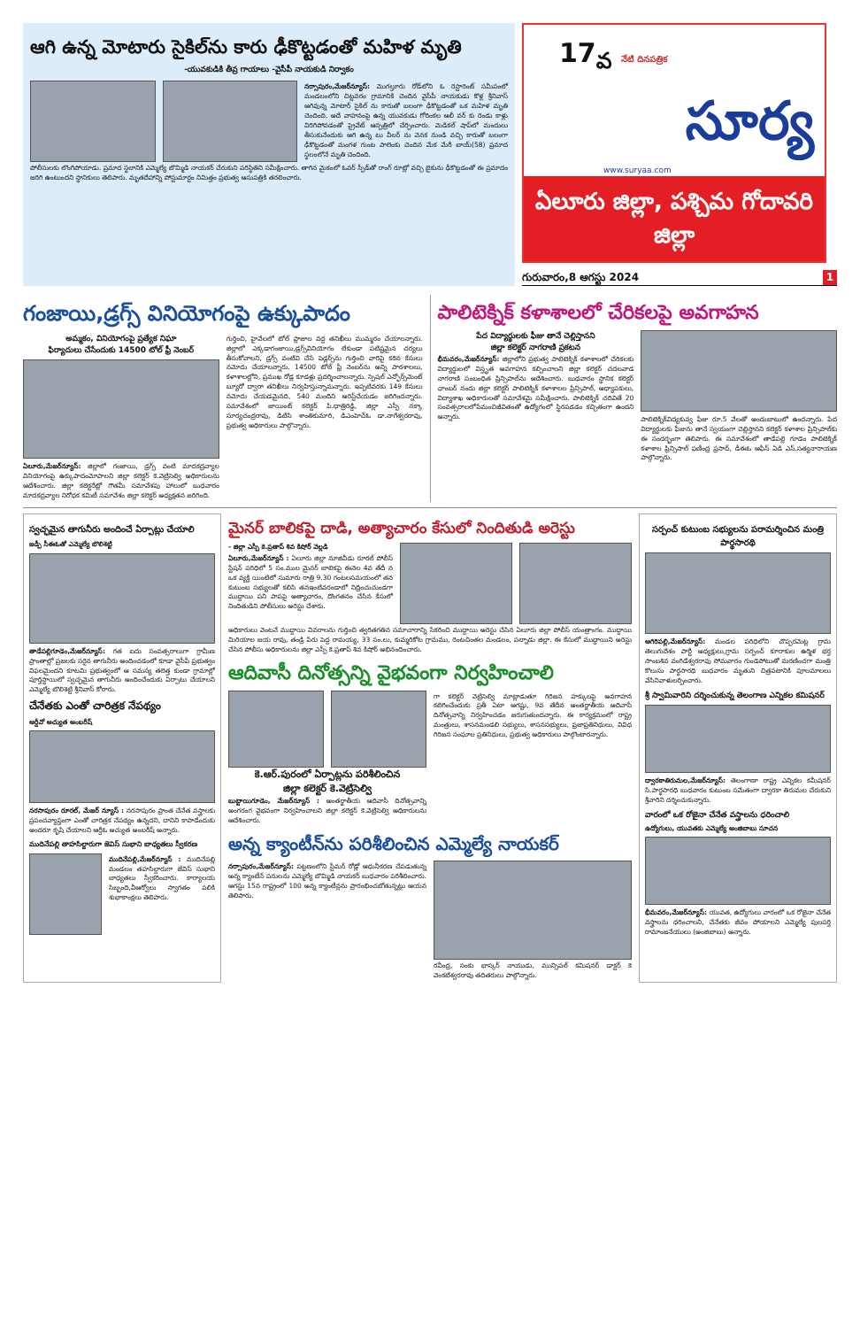ఆగి ఉన్న మోటారు సైకిల్‌ను కారు ఢీకొట్టడంతో మహిళ మృతి
-యువకుడికి తీవ్ర గాయాలు -వైసీపీ నాయకుడి నిర్వాకం
నర్సాపురం,మేజర్‌న్యూస్‌: మొగల్తూరు రోడ్‌లోని ఓ రెస్టారెంట్ సమీపంలో మండలంలోని చిట్టవరం గ్రామానికి చెందిన వైసీపీ నాయకుడు కొళ్ల శ్రీనివాస్ ఆగివున్న మోటార్ సైకిల్ ను కారుతో బలంగా ఢీకొట్టడంతో ఒక మహిళ మృతి చెందింది. అదే వాహనంపై ఉన్న యువకుడు గోరింకల ఆలీ వర్ కు రెండు కాళ్లు విరిగిపోవడంతో ప్రైవేట్ ఆస్పత్రిలో చేర్పించారు. మెడికల్ షాప్‌లో మందులు తీసుకునేందుకు ఆగి ఉన్న టు వీలర్ ను వెనక నుండి వచ్చి కారుతో బలంగా ఢీకొట్టడంతో మంగళ గుంట పాలెంకు చెందిన మేక మేరీ బాయ్(58) ప్రమాద స్థలంలోనే మృతి చెందింది.
పోలీసులకు లొంగిపోయాడు. ప్రమాద స్థలానికి ఎమ్మెల్యే బొమ్మిడి నాయకర్ చేరుకుని పరిస్థితిని సమీక్షించారు. తాగిన మైకంలో ఓవర్ స్పీడ్‌తో రాంగ్ రూట్లో వచ్చి బైకును ఢీకొట్టడంతో ఈ ప్రమాదం జరిగి ఉంటుందని స్థానికులు తెలిపారు. మృతదేహాన్ని పోస్టుమార్టం నిమిత్తం ప్రభుత్వ ఆసుపత్రికి తరలించారు.
17<sub>వ</sub> నేటి దినపత్రిక
సూర్య
www.suryaa.com
ఏలూరు జిల్లా, పశ్చిమ గోదావరి జిల్లా
గురువారం,8 ఆగస్టు 2024 1
గంజాయి,డ్రగ్స్ వినియోగంపై ఉక్కుపాదం
అమ్మకం, వినియోగంపై ప్రత్యేక నిఘా
ఫిర్యాదులు చేసేందుకు 14500 టోల్ ఫ్రీ నెంబర్
ఏలూరు,మేజర్‌న్యూస్‌: జిల్లాలో గంజాయి, డ్రగ్స్ వంటి మాదకద్రవ్యాల వినియోగంపై ఉక్కుపాదంమోపాలని జిల్లా కలెక్టర్ కె.వెట్రిసెల్వి అధికారులను ఆదేశించారు. జిల్లా కలెక్టరేట్లో గౌతమీ సమావేశపు హాలులో బుధవారం మాదకద్రవ్యాల నిరోధక కమిటీ సమావేశం జిల్లా కలెక్టర్ అధ్యక్షతన జరిగింది.
గుర్తించి, హైవేలలో టోల్ ప్లాజాల వద్ద తనిఖీలు ముమ్మరం చేయాలన్నారు. జిల్లాలో ఎక్కడాగంజాయి,డ్రగ్స్‌వినియోగం లేకుండా పటిష్టమైన చర్యలు తీసుకోవాలని, డ్రగ్స్ వంటివి చేసే పెడ్లర్స్‌ను గుర్తించి వారిపై కఠిన కేసులు నమోదు చేయాలన్నారు. 14500 టోల్ ఫ్రీ నెంబర్‌ను అన్ని పాఠశాలలు, కళాశాలల్లోని, ప్రముఖ రోడ్ల కూడళ్లు ప్రదర్శించాలన్నారు. స్పెషల్ ఎన్ఫోర్స్‌మెంట్ బ్యూరో ద్వారా తనిఖీలు నిర్వహిస్తున్నామన్నారు. ఇప్పటివరకు 149 కేసులు నమోదు చేయడమైనది, 540 మందిని అరెస్ట్‌చేయడం జరిగిందన్నారు. సమావేశంలో జాయింట్ కలెక్టర్ పి.ధాత్రిరెడ్డి, జిల్లా ఎస్పీ నక్కా సూర్యచంద్రరావు, డిటిసి శాంతికుమారి, డిఎంహెచ్ఓ డా.నాగేశ్వరరావు, ప్రభుత్వ అధికారులు పాల్గొన్నారు.
పాలిటెక్నిక్ కళాశాలలో చేరికలపై అవగాహన
పేద విద్యార్థులకు ఫీజు తానే చెల్లిస్తానని
జిల్లా కలెక్టర్ నాగరాణి ప్రకటన
భీమవరం,మేజర్‌న్యూస్‌: జిల్లాలోని ప్రభుత్వ పాలిటెక్నిక్ కళాశాలలో చేరికలకు విద్యార్థులలో విస్తృత అవగాహన కల్పించాలని జిల్లా కలెక్టర్ చదలవాడ నాగరాణి సంబంధిత ప్రిన్సిపాల్‌ను ఆదేశించారు. బుధవారం స్థానిక కలెక్టర్ ఛాంబర్ నందు జిల్లా కలెక్టర్ పాలిటెక్నిక్ కళాశాలల ప్రిన్సిపాల్, అధ్యాపకులు, విద్యాశాఖ అధికారులతో సమావేశమై సమీక్షించారు. పాలిటెక్నిక్ చదివితే 20 సంవత్సరాలలోపేమంచిజీవితంతో ఉద్యోగంలో స్థిరపడడం కచ్చితంగా ఉందని అన్నారు.
పాలిటెక్నిక్‌విద్యకువ్వ ఫీజు రూ.5 వేలతో అందుబాటులో ఉందన్నారు. పేద విద్యార్థులకు ఫీజును తానే స్వయంగా చెల్లిస్తానని కలెక్టర్ కళాశాల ప్రిన్సిపాల్‌కు ఈ సందర్భంగా తెలిపారు. ఈ సమావేశంలో తాడేపల్లి గూడెం పాలిటెక్నిక్ కళాశాల ప్రిన్సిపాల్ ఫణీంద్ర ప్రసాద్, డీఈఓ ఆఫీస్ ఏడి ఎస్.సత్యనారాయణ పాల్గొన్నారు.
స్వచ్ఛమైన తాగునీరు అందించే ఏర్పాట్లు చేయాలి
జడ్పీ సీఈఓతో ఎమ్మెల్యే బొలిశెట్టి
తాడేపల్లిగూడెం,మేజర్‌న్యూస్‌: గత ఐదు సంవత్సరాలుగా గ్రామీణ ప్రాంతాల్లో ప్రజలకు సరైన తాగునీరు అందించడంలో కూడా వైసీపీ ప్రభుత్వం విఫలమైందని కూటమి ప్రభుత్వంలో ఆ సమస్య తలెత్త కుండా గ్రామాల్లో పూర్తిస్థాయిలో స్వచ్ఛమైన తాగునీరు అందించేందుకు ఏర్పాటు చేయాలని ఎమ్మెల్యే బొలిశెట్టి శ్రీనివాస్ కోరారు.
చేనేతకు ఎంతో చారిత్రక నేపథ్యం
ఆర్డీవో అచ్యుత అంబరీష్
నరసాపురం రూరల్, మేజర్ న్యూస్ : నరసాపురం ప్రాంత చేనేత వస్త్రాలకు ప్రపంచవ్యాప్తంగా ఎంతో చారిత్రక నేపథ్యం ఉన్నదని, దానిని కాపాడేందుకు అందరూ కృషి చేయాలని ఆర్డీఓ అచ్యుత అంబరీష్ అన్నారు.
ముదినేపల్లి తాహసిల్దారుగా జెవిస్ సుభాని బాధ్యతలు స్వీకరణ
ముదినేపల్లి,మేజర్‌న్యూస్‌ : ముదినేపల్లి మండలం తహసిల్దారుగా జేవిస్ సుభాని బాధ్యతలు స్వీకరించారు. కార్యాలయ సిబ్బంది,వీఆర్వోలు స్వాగతం పలికి శుభాకాంక్షలు తెలిపారు.
మైనర్ బాలికపై దాడి, అత్యాచారం కేసులో నిందితుడి అరెస్టు
- జిల్లా ఎస్పీ కె.ప్రతాప్ శివ కిషోర్ వెల్లడి
ఏలూరు,మేజర్‌న్యూస్‌ : ఏలూరు జిల్లా నూజివీడు రూరల్ పోలీస్ స్టేషన్ పరిధిలో 5 సం.ముల మైనర్ బాలికపై ఈనెల 4వ తేదీ న ఒక వ్యక్తి యింటిలో సుమారు రాత్రి 9.30 గంటలసమయంలో తన కుటుంబ సభ్యులతో కలిసి తనఇంటివరండాలో నిద్రించుచుండగా ముద్దాయి పని పాపపై అత్యాచారం, దొంగతనం చేసిన కేసులో నిందితుడిని పోలీసులు అరెస్టు చేశారు.
అధికారులు వెంటనే ముద్దాయి వివరాలను గుర్తించి త్వరితగతిన సమాచారాన్ని సేకరించి ముద్దాయి అరెస్టు చేసిన ఏలూరు జిల్లా పోలీస్ యంత్రాంగం. ముద్దాయి మిరియాల జయ రావు, తండ్రి పేరు పెద్ద రామయ్య, 33 సం.లు, కుమ్మరికోట గ్రామము, రెంటచింతల మండలం, పల్నాడు జిల్లా. ఈ కేసులో ముద్దాయిని అరెస్టు చేసిన పోలీసు అధికారులను జిల్లా ఎస్పీ కె.ప్రతాప్ శివ కిషోర్ అభినందించారు.
ఆదివాసీ దినోత్సన్ని వైభవంగా నిర్వహించాలి
కె.ఆర్.పురంలో ఏర్పాట్లను పరిశీలించిన
జిల్లా కలెక్టర్ కె.వెట్రిసెల్వి
బుట్టాయిగూడెం, మేజర్‌న్యూస్‌ : అంతర్జాతీయ ఆదివాసీ దినోత్సవాన్ని అంగరంగ వైభవంగా నిర్వహించాలని జిల్లా కలెక్టర్ కె.వెట్రిసెల్వి అధికారులను ఆదేశించారు.
గా కలెక్టర్ వెట్రిసెల్వి మాట్లాడుతూ గిరిజన హక్కులపై అవగాహన కలిగించేందుకు ప్రతీ ఏటా ఆగష్టు, 9వ తేదీన అంతర్జాతీయ ఆదివాసీ దినోత్సవాన్ని నిర్వహించడం జరుగుతుందన్నారు. ఈ కార్యక్రమంలో రాష్ట్ర మంత్రులు, శాసనమండలి సభ్యులు, శాసనసభ్యులు, ప్రజాప్రతినిధులు, వివిధ గిరిజన సంఘాల ప్రతినిధులు, ప్రభుత్వ అధికారులు పాల్గొంటారన్నారు.
అన్న క్యాంటీన్‌ను పరిశీలించిన ఎమ్మెల్యే నాయకర్
నర్సాపురం,మేజర్‌న్యూస్‌: పట్టణంలోని స్టీమర్ రోడ్లో ఆధునీకరణ చేపడుతున్న అన్న క్యాంటీన్ పనులను ఎమ్మెల్యే బొమ్మిడి నాయకర్ బుధవారం పరిశీలించారు. ఆగస్టు 15న రాష్ట్రంలో 100 అన్న క్యాంటీన్లను ప్రారంభించబోతున్నట్లు ఆయన తెలిపారు.
రవీంద్ర, సంకు భాస్కర్ నాయుడు, మున్సిపల్ కమిషనర్ డాక్టర్ కె వెంకటేశ్వరరావు తదితరులు పాల్గొన్నారు.
సర్పంచ్ కుటుంబ సభ్యులను పరామర్శించిన మంత్రి పార్థసారథి
ఆగిరిపల్లి,మేజర్‌న్యూస్‌: మండల పరిధిలోని చొప్పరమెట్ల గ్రామ తెలుగుదేశం పార్టీ అధ్యక్షులు,గ్రామ సర్పంచ్ కూరాకుల ఉర్మిళ భర్త సాంబశివ వంగిడేశ్వరరావు సోమవారం గుండెపోటుతో మరణించగా మంత్రి కొలుసు పార్థసారధి బుధవారం మృతుని చిత్రపటానికి పూలమాలలు వేసినివాళులర్పించారు.
శ్రీ స్వామివారిని దర్శించుకున్న తెలంగాణ ఎన్నికల కమిషనర్
ద్వారకాతిరుమల,మేజర్‌న్యూస్‌: తెలంగాణా రాష్ట్ర ఎన్నికల కమీషనర్ సి.పార్థసారధి బుధవారం కుటుంబ సమేతంగా ద్వారకా తిరుమల చేరుకుని శ్రీవారిని దర్శించుకున్నారు.
వారంలో ఒక రోజైనా చేనేత వస్త్రాలను ధరించాలి
ఉద్యోగులు, యువతకు ఎమ్మెల్యే అంజిబాబు సూచన
భీమవరం,మేజర్‌న్యూస్‌: యువత, ఉద్యోగులు వారంలో ఒక రోజైనా చేనేత వస్త్రాలను ధరించాలని, చేనేతకు జీవం పోయాలని ఎమ్మెల్యే పులపర్తి రామాంజనేయులు (అంజిబాబు) అన్నారు.